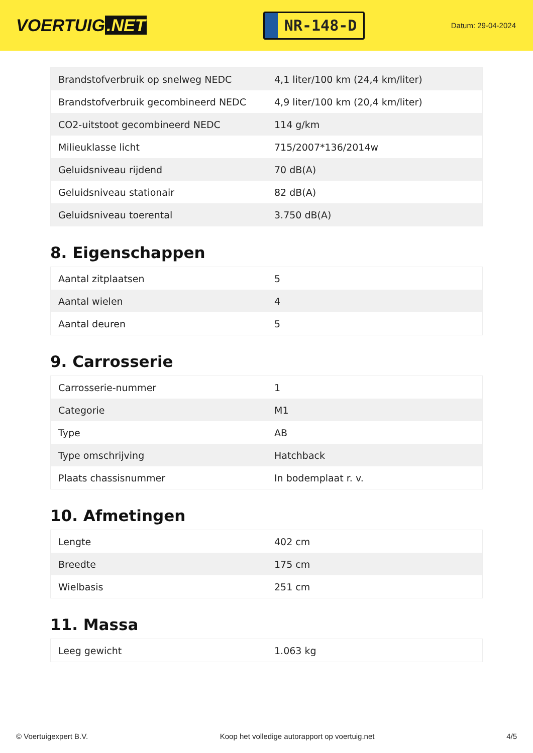VOERTUIG.NET
NR-148-D
Datum: 29-04-2024
| Brandstofverbruik op snelweg NEDC | 4,1 liter/100 km (24,4 km/liter) |
| Brandstofverbruik gecombineerd NEDC | 4,9 liter/100 km (20,4 km/liter) |
| CO2-uitstoot gecombineerd NEDC | 114 g/km |
| Milieuklasse licht | 715/2007*136/2014w |
| Geluidsniveau rijdend | 70 dB(A) |
| Geluidsniveau stationair | 82 dB(A) |
| Geluidsniveau toerental | 3.750 dB(A) |
8. Eigenschappen
| Aantal zitplaatsen | 5 |
| Aantal wielen | 4 |
| Aantal deuren | 5 |
9. Carrosserie
| Carrosserie-nummer | 1 |
| Categorie | M1 |
| Type | AB |
| Type omschrijving | Hatchback |
| Plaats chassisnummer | In bodemplaat r. v. |
10. Afmetingen
| Lengte | 402 cm |
| Breedte | 175 cm |
| Wielbasis | 251 cm |
11. Massa
| Leeg gewicht | 1.063 kg |
© Voertuigexpert B.V. Koop het volledige autorapport op voertuig.net 4/5